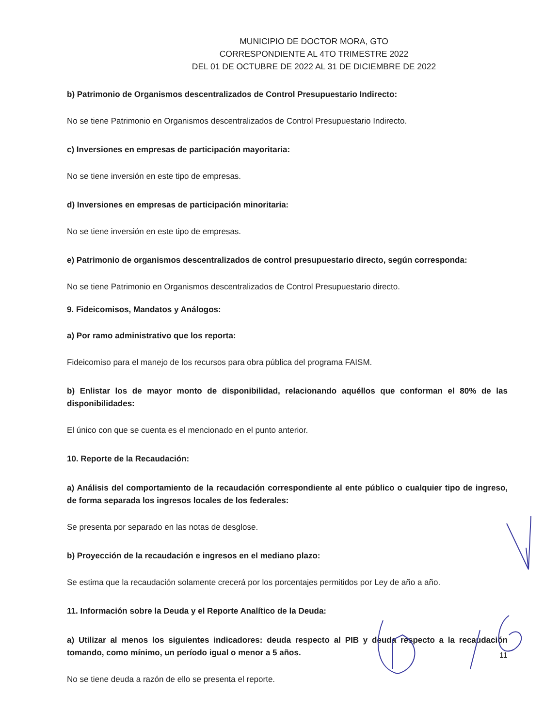MUNICIPIO DE DOCTOR MORA, GTO
CORRESPONDIENTE AL 4TO TRIMESTRE 2022
DEL 01 DE OCTUBRE DE 2022 AL 31 DE DICIEMBRE DE 2022
b) Patrimonio de Organismos descentralizados de Control Presupuestario Indirecto:
No se tiene Patrimonio en Organismos descentralizados de Control Presupuestario Indirecto.
c) Inversiones en empresas de participación mayoritaria:
No se tiene inversión en este tipo de empresas.
d) Inversiones en empresas de participación minoritaria:
No se tiene inversión en este tipo de empresas.
e) Patrimonio de organismos descentralizados de control presupuestario directo, según corresponda:
No se tiene Patrimonio en Organismos descentralizados de Control Presupuestario directo.
9. Fideicomisos, Mandatos y Análogos:
a) Por ramo administrativo que los reporta:
Fideicomiso para el manejo de los recursos para obra pública del programa FAISM.
b) Enlistar los de mayor monto de disponibilidad, relacionando aquéllos que conforman el 80% de las disponibilidades:
El único con que se cuenta es el mencionado en el punto anterior.
10. Reporte de la Recaudación:
a) Análisis del comportamiento de la recaudación correspondiente al ente público o cualquier tipo de ingreso, de forma separada los ingresos locales de los federales:
Se presenta por separado en las notas de desglose.
b) Proyección de la recaudación e ingresos en el mediano plazo:
Se estima que la recaudación solamente crecerá por los porcentajes permitidos por Ley de año a año.
11. Información sobre la Deuda y el Reporte Analítico de la Deuda:
a) Utilizar al menos los siguientes indicadores: deuda respecto al PIB y deuda respecto a la recaudación tomando, como mínimo, un período igual o menor a 5 años.
No se tiene deuda a razón de ello se presenta el reporte.
11